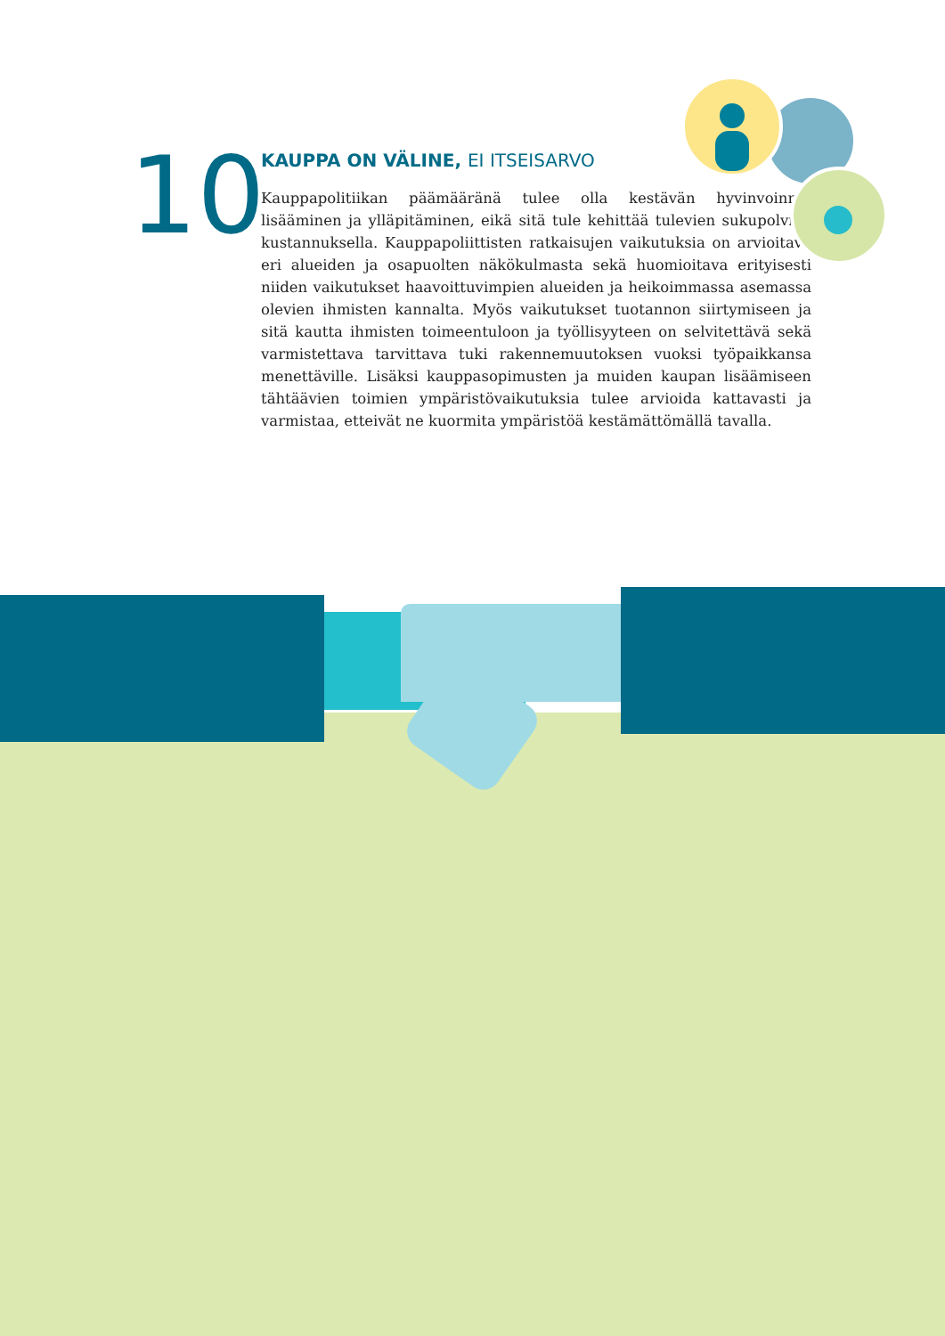10
KAUPPA ON VÄLINE, EI ITSEISARVO
Kauppapolitiikan päämääränä tulee olla kestävän hyvinvoinnin lisääminen ja ylläpitäminen, eikä sitä tule kehittää tulevien sukupolvien kustannuksella. Kauppapoliittisten ratkaisujen vaikutuksia on arvioitava eri alueiden ja osapuolten näkökulmasta sekä huomioitava erityisesti niiden vaikutukset haavoittuvimpien alueiden ja heikoimmassa asemassa olevien ihmisten kannalta. Myös vaikutukset tuotannon siirtymiseen ja sitä kautta ihmisten toimeentuloon ja työllisyyteen on selvitettävä sekä varmistettava tarvittava tuki rakennemuutoksen vuoksi työpaikkansa menettäville. Lisäksi kauppasopimusten ja muiden kaupan lisäämiseen tähtäävien toimien ympäristövaikutuksia tulee arvioida kattavasti ja varmistaa, etteivät ne kuormita ympäristöä kestämättömällä tavalla.